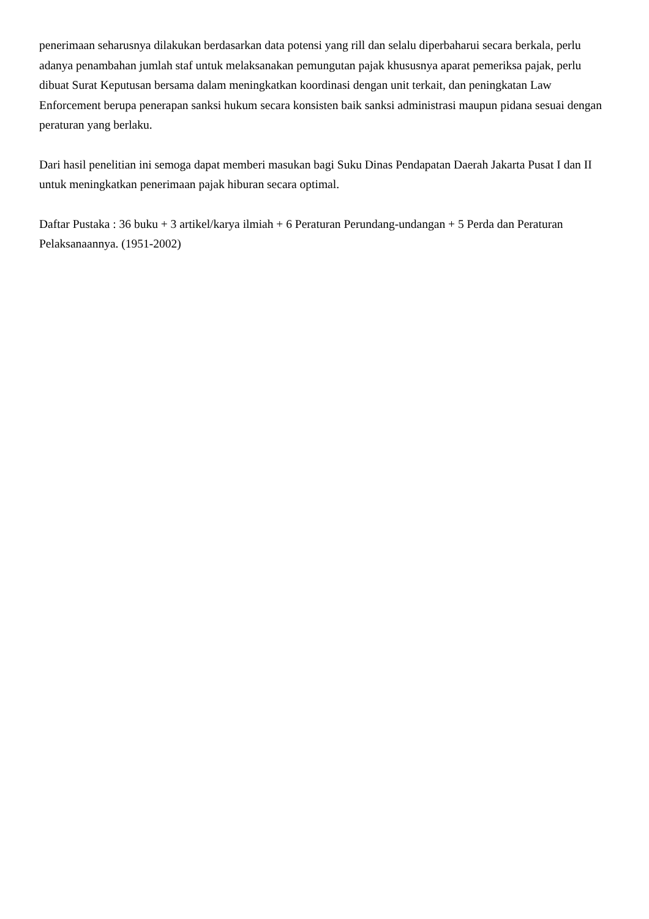penerimaan seharusnya dilakukan berdasarkan data potensi yang rill dan selalu diperbaharui secara berkala, perlu adanya penambahan jumlah staf untuk melaksanakan pemungutan pajak khususnya aparat pemeriksa pajak, perlu dibuat Surat Keputusan bersama dalam meningkatkan koordinasi dengan unit terkait, dan peningkatan Law Enforcement berupa penerapan sanksi hukum secara konsisten baik sanksi administrasi maupun pidana sesuai dengan peraturan yang berlaku.
Dari hasil penelitian ini semoga dapat memberi masukan bagi Suku Dinas Pendapatan Daerah Jakarta Pusat I dan II untuk meningkatkan penerimaan pajak hiburan secara optimal.
Daftar Pustaka : 36 buku + 3 artikel/karya ilmiah + 6 Peraturan Perundang-undangan + 5 Perda dan Peraturan Pelaksanaannya. (1951-2002)